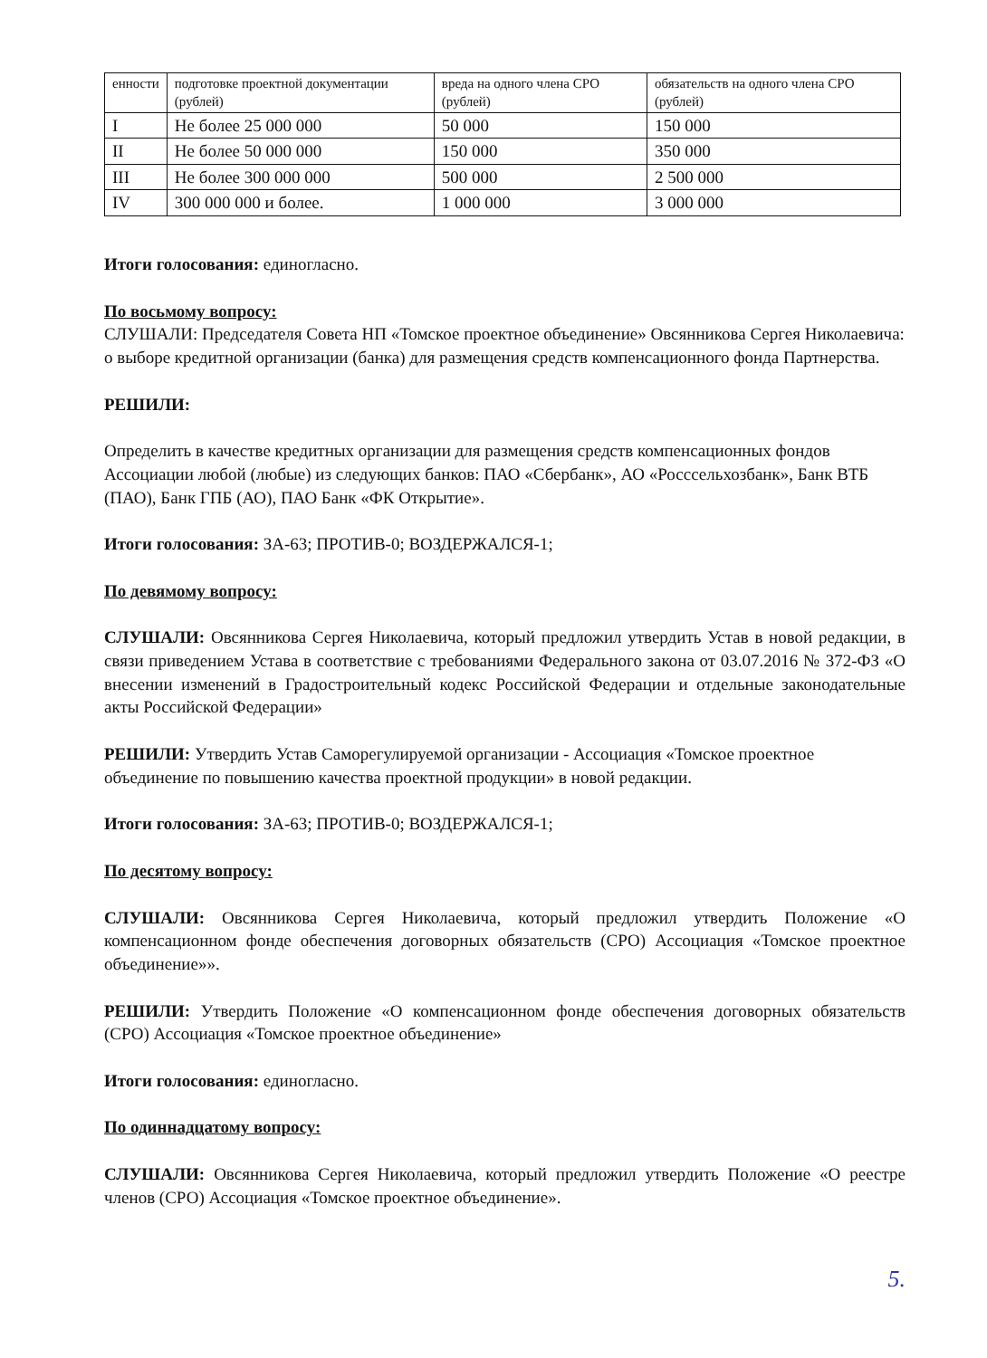| енности | подготовке проектной документации (рублей) | вреда на одного члена СРО (рублей) | обязательств на одного члена СРО (рублей) |
| I | Не более 25 000 000 | 50 000 | 150 000 |
| II | Не более 50 000 000 | 150 000 | 350 000 |
| III | Не более 300 000 000 | 500 000 | 2 500 000 |
| IV | 300 000 000 и более. | 1 000 000 | 3 000 000 |
Итоги голосования: единогласно.
По восьмому вопросу:
СЛУШАЛИ: Председателя Совета НП «Томское проектное объединение» Овсянникова Сергея Николаевича: о выборе кредитной организации (банка) для размещения средств компенсационного фонда Партнерства.
РЕШИЛИ:
Определить в качестве кредитных организации для размещения средств компенсационных фондов Ассоциации любой (любые) из следующих банков: ПАО «Сбербанк», АО «Росссельхозбанк», Банк ВТБ (ПАО), Банк ГПБ (АО), ПАО Банк «ФК Открытие».
Итоги голосования: ЗА-63; ПРОТИВ-0; ВОЗДЕРЖАЛСЯ-1;
По девямому вопросу:
СЛУШАЛИ: Овсянникова Сергея Николаевича, который предложил утвердить Устав в новой редакции, в связи приведением Устава в соответствие с требованиями Федерального закона от 03.07.2016 № 372-ФЗ «О внесении изменений в Градостроительный кодекс Российской Федерации и отдельные законодательные акты Российской Федерации»
РЕШИЛИ: Утвердить Устав Саморегулируемой организации - Ассоциация «Томское проектное объединение по повышению качества проектной продукции» в новой редакции.
Итоги голосования: ЗА-63; ПРОТИВ-0; ВОЗДЕРЖАЛСЯ-1;
По десятому вопросу:
СЛУШАЛИ: Овсянникова Сергея Николаевича, который предложил утвердить Положение «О компенсационном фонде обеспечения договорных обязательств (СРО) Ассоциация «Томское проектное объединение»».
РЕШИЛИ: Утвердить Положение «О компенсационном фонде обеспечения договорных обязательств (СРО) Ассоциация «Томское проектное объединение»
Итоги голосования: единогласно.
По одиннадцатому вопросу:
СЛУШАЛИ: Овсянникова Сергея Николаевича, который предложил утвердить Положение «О реестре членов (СРО) Ассоциация «Томское проектное объединение».
5.